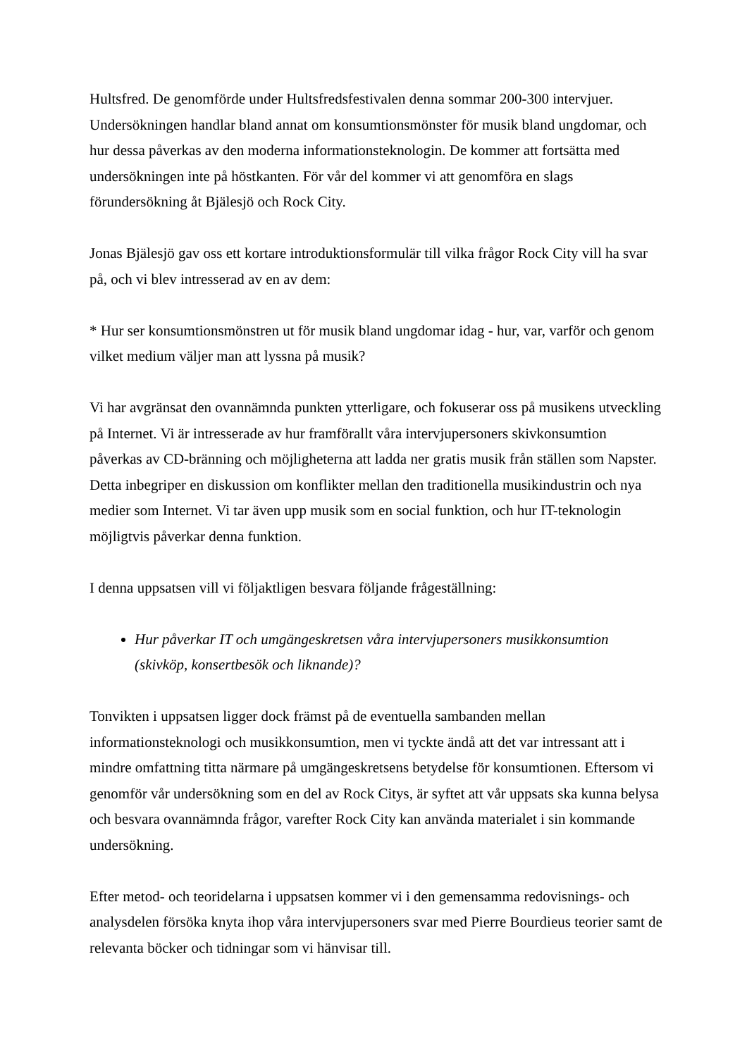Hultsfred. De genomförde under Hultsfredsfestivalen denna sommar 200-300 intervjuer. Undersökningen handlar bland annat om konsumtionsmönster för musik bland ungdomar, och hur dessa påverkas av den moderna informationsteknologin. De kommer att fortsätta med undersökningen inte på höstkanten. För vår del kommer vi att genomföra en slags förundersökning åt Bjälesjö och Rock City.
Jonas Bjälesjö gav oss ett kortare introduktionsformulär till vilka frågor Rock City vill ha svar på, och vi blev intresserad av en av dem:
* Hur ser konsumtionsmönstren ut för musik bland ungdomar idag - hur, var, varför och genom vilket medium väljer man att lyssna på musik?
Vi har avgränsat den ovannämnda punkten ytterligare, och fokuserar oss på musikens utveckling på Internet. Vi är intresserade av hur framförallt våra intervjupersoners skivkonsumtion påverkas av CD-bränning och möjligheterna att ladda ner gratis musik från ställen som Napster. Detta inbegriper en diskussion om konflikter mellan den traditionella musikindustrin och nya medier som Internet. Vi tar även upp musik som en social funktion, och hur IT-teknologin möjligtvis påverkar denna funktion.
I denna uppsatsen vill vi följaktligen besvara följande frågeställning:
Hur påverkar IT och umgängeskretsen våra intervjupersoners musikkonsumtion (skivköp, konsertbesök och liknande)?
Tonvikten i uppsatsen ligger dock främst på de eventuella sambanden mellan informationsteknologi och musikkonsumtion, men vi tyckte ändå att det var intressant att i mindre omfattning titta närmare på umgängeskretsens betydelse för konsumtionen. Eftersom vi genomför vår undersökning som en del av Rock Citys, är syftet att vår uppsats ska kunna belysa och besvara ovannämnda frågor, varefter Rock City kan använda materialet i sin kommande undersökning.
Efter metod- och teoridelarna i uppsatsen kommer vi i den gemensamma redovisnings- och analysdelen försöka knyta ihop våra intervjupersoners svar med Pierre Bourdieus teorier samt de relevanta böcker och tidningar som vi hänvisar till.